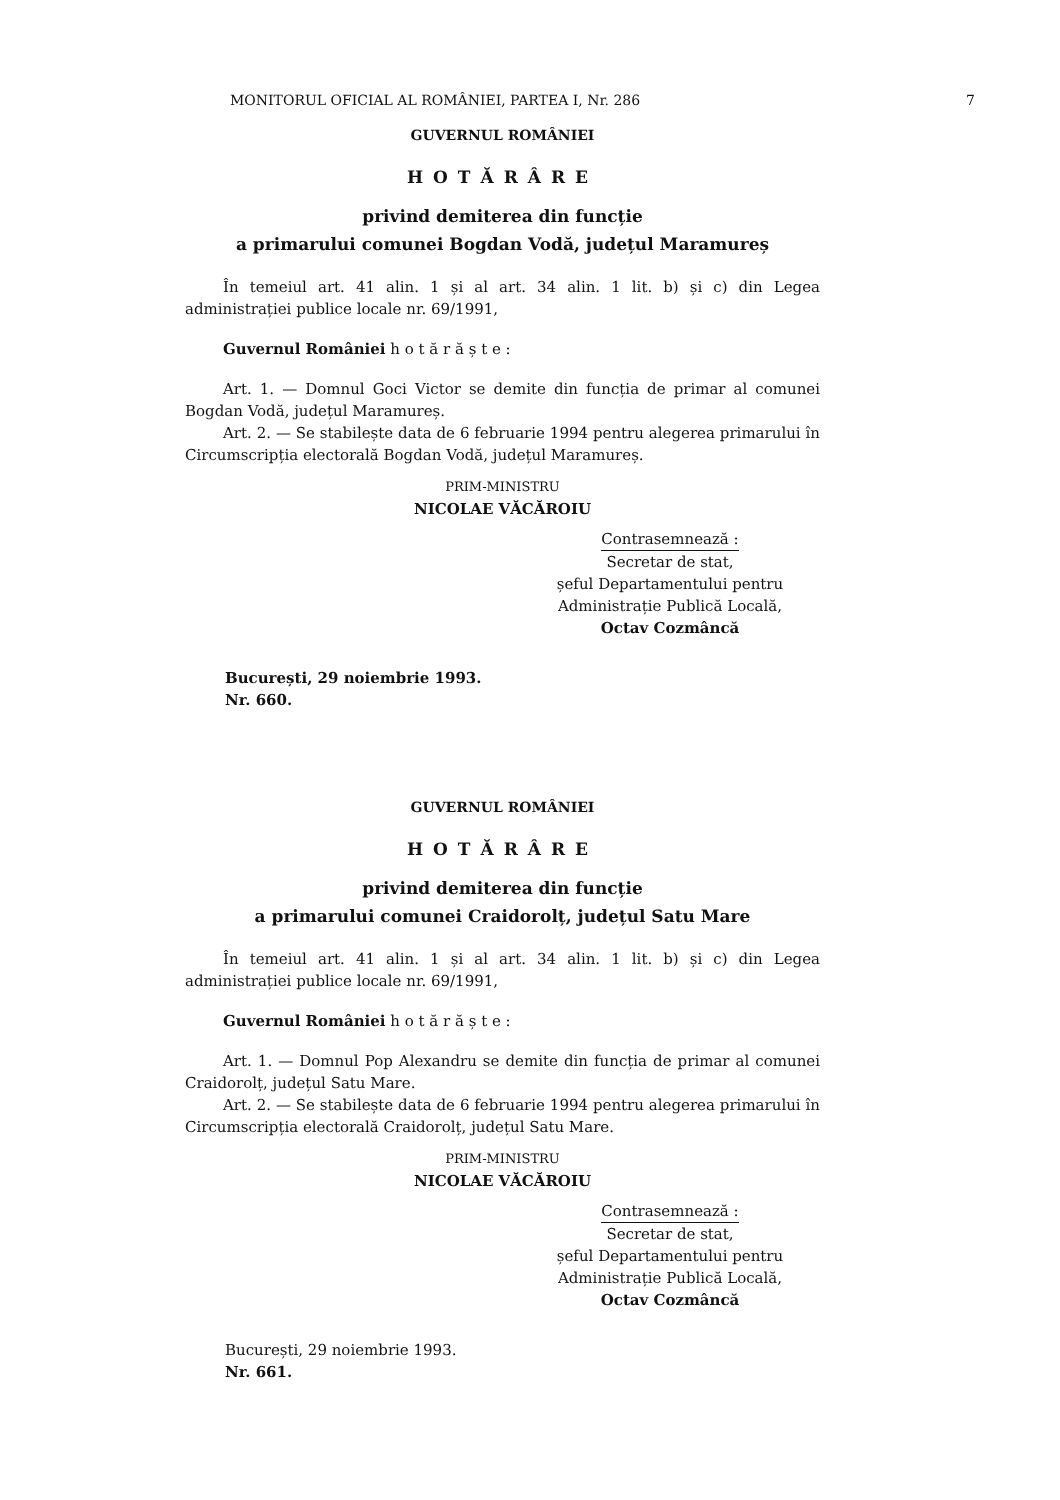MONITORUL OFICIAL AL ROMÂNIEI, PARTEA I, Nr. 286 7
GUVERNUL ROMÂNIEI
HOTĂRÂRE
privind demiterea din funcție
a primarului comunei Bogdan Vodă, județul Maramureș
În temeiul art. 41 alin. 1 și al art. 34 alin. 1 lit. b) și c) din Legea administrației publice locale nr. 69/1991,
Guvernul României h o t ă r ă ș t e :
Art. 1. — Domnul Goci Victor se demite din funcția de primar al comunei Bogdan Vodă, județul Maramureș.
Art. 2. — Se stabilește data de 6 februarie 1994 pentru alegerea primarului în Circumscripția electorală Bogdan Vodă, județul Maramureș.
PRIM-MINISTRU
NICOLAE VĂCĂROIU
Contrasemnează :
Secretar de stat,
șeful Departamentului pentru
Administrație Publică Locală,
Octav Cozmâncă
București, 29 noiembrie 1993.
Nr. 660.
GUVERNUL ROMÂNIEI
HOTĂRÂRE
privind demiterea din funcție
a primarului comunei Craidorolț, județul Satu Mare
În temeiul art. 41 alin. 1 și al art. 34 alin. 1 lit. b) și c) din Legea administrației publice locale nr. 69/1991,
Guvernul României h o t ă r ă ș t e :
Art. 1. — Domnul Pop Alexandru se demite din funcția de primar al comunei Craidorolț, județul Satu Mare.
Art. 2. — Se stabilește data de 6 februarie 1994 pentru alegerea primarului în Circumscripția electorală Craidorolț, județul Satu Mare.
PRIM-MINISTRU
NICOLAE VĂCĂROIU
Contrasemnează :
Secretar de stat,
șeful Departamentului pentru
Administrație Publică Locală,
Octav Cozmâncă
București, 29 noiembrie 1993.
Nr. 661.